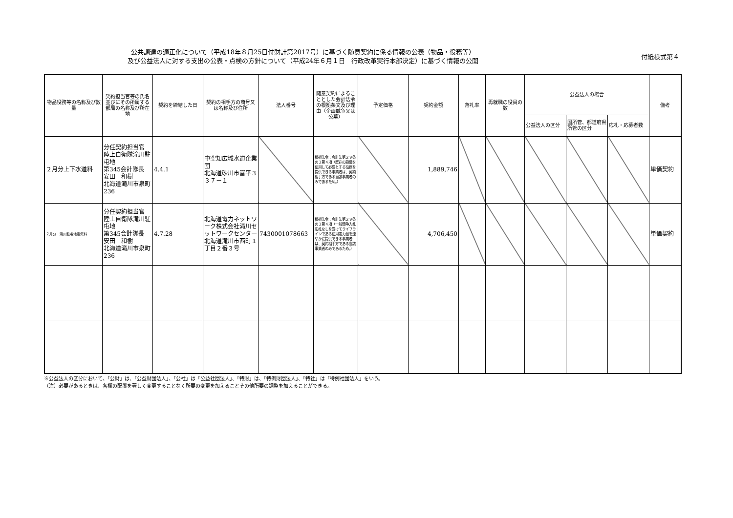公共調達の適正化について（平成18年８月25日付財計第2017号）に基づく随意契約に係る情報の公表（物品・役務等）
及び公益法人に対する支出の公表・点検の方針について（平成24年６月１日　行政改革実行本部決定）に基づく情報の公開
付紙様式第４
| 物品役務等の名称及び数量 | 契約担当官等の氏名並びにその所属する部局の名称及び所在地 | 契約を締結した日 | 契約の相手方の商号又は名称及び住所 | 法人番号 | 随意契約によることとした会計法令の根拠条文及び理由（企画競争又は公募） | 予定価格 | 契約金額 | 落札率 | 再就職の役員の数 | 公益法人の場合 | | | 備考 |
| --- | --- | --- | --- | --- | --- | --- | --- | --- | --- | --- | --- | --- | --- |
| | | | | | | | | | | 公益法人の区分 | 国所管、都道府県所管の区分 | 応札・応募者数 | |
| ２月分上下水道料 | 分任契約担当官 陸上自衛隊滝川駐屯地 第345会計隊長 安田 和樹 北海道滝川市泉町236 | 4.4.1 | 中空知広域水道企業団 北海道砂川市富平３３７－１ | | 根拠法令：会計法第２９条の３第４項（既存の設備を使用して必要とする役務を提供できる事業者は、契約相手方である当該事業者のみであるため。） | | 1,889,746 | | | | | | 単価契約 |
| ２月分 滝川駐屯地電気料 | 分任契約担当官 陸上自衛隊滝川駐屯地 第345会計隊長 安田 和樹 北海道滝川市泉町236 | 4.7.28 | 北海道電力ネットワーク株式会社滝川セットワークセンター 北海道滝川市西町１丁目２番３号 | 7430001078663 | 根拠法令：会計法第２９条の３第４項（一般競争入札応札なしを受けてライフラインである使用電力量を速やかに提供できる事業者は、契約相手方である当該事業者のみであるため。） | | 4,706,450 | | | | | | 単価契約 |
※公益法人の区分において、「公財」は、「公益財団法人」、「公社」は「公益社団法人」、「特財」は、「特例財団法人」、「特社」は「特例社団法人」をいう。
（注）必要があるときは、各欄の配置を著しく変更することなく所要の変更を加えることその他所要の調整を加えることができる。